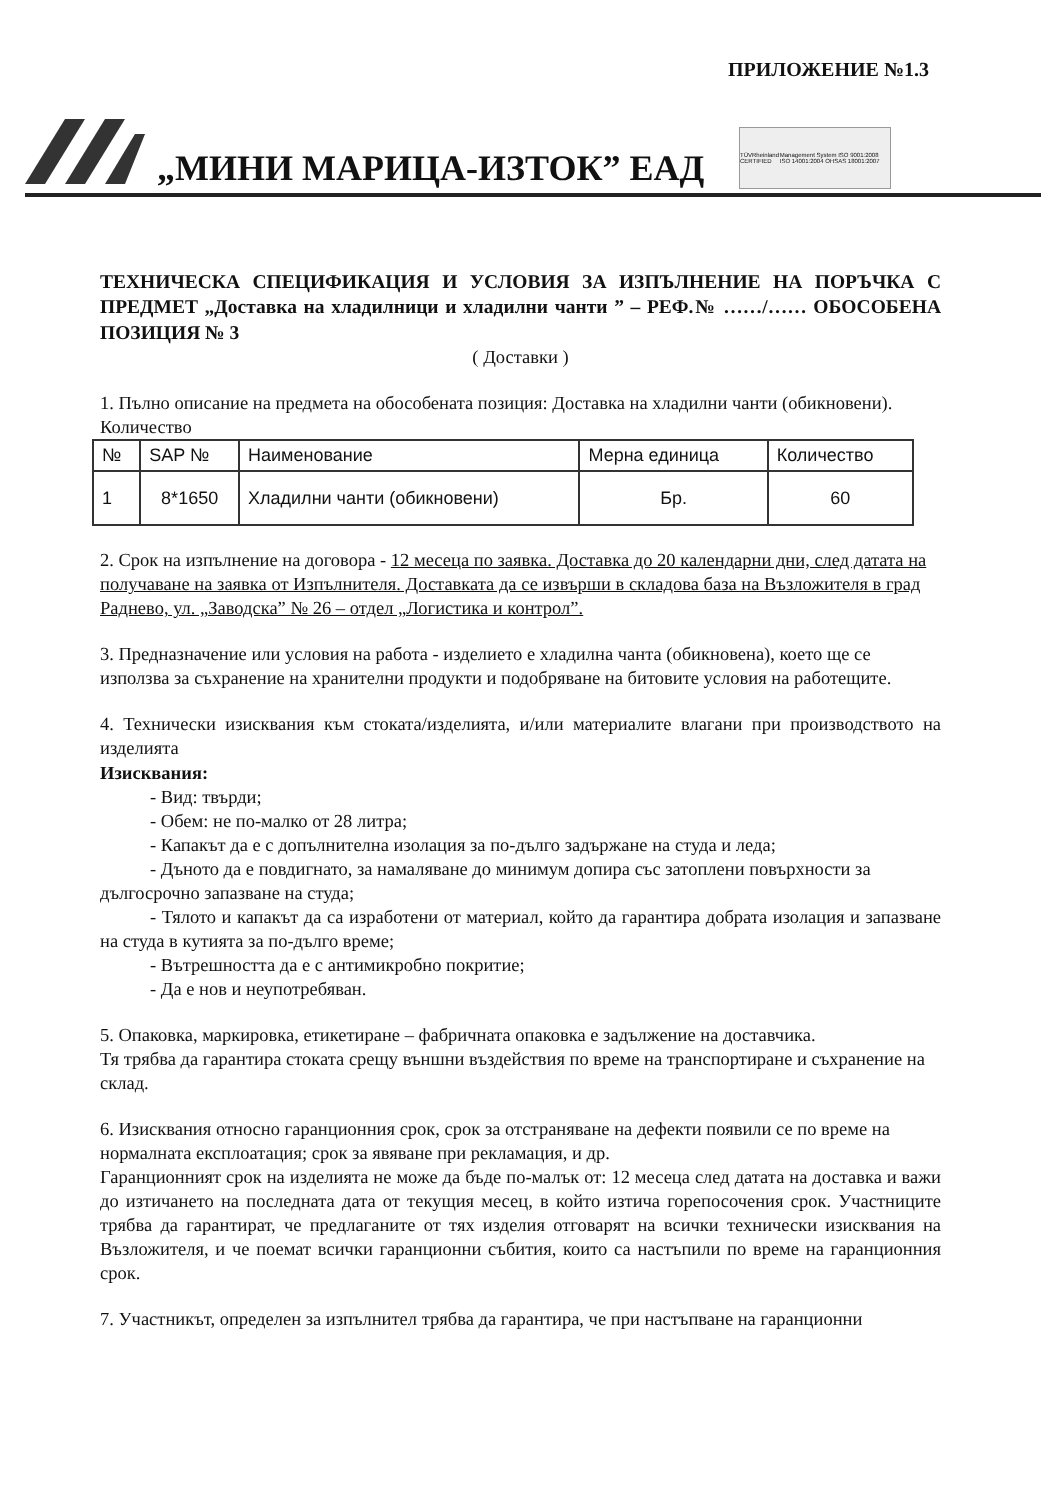ПРИЛОЖЕНИЕ №1.3
„МИНИ МАРИЦА-ИЗТОК” ЕАД
TÜVRheinland CERTIFIED Management System ISO 9001:2008 ISO 14001:2004 OHSAS 18001:2007
ТЕХНИЧЕСКА СПЕЦИФИКАЦИЯ И УСЛОВИЯ ЗА ИЗПЪЛНЕНИЕ НА ПОРЪЧКА С ПРЕДМЕТ „Доставка на хладилници и хладилни чанти ” – РЕФ.№ ……/…… ОБОСОБЕНА ПОЗИЦИЯ № 3
( Доставки )
1. Пълно описание на предмета на обособената позиция: Доставка на хладилни чанти (обикновени).
Количество
| № | SAP № | Наименование | Мерна единица | Количество |
| 1 | 8*1650 | Хладилни чанти (обикновени) | Бр. | 60 |
2. Срок на изпълнение на договора - 12 месеца по заявка. Доставка до 20 календарни дни, след датата на получаване на заявка от Изпълнителя. Доставката да се извърши в складова база на Възложителя в град Раднево, ул. „Заводска” № 26 – отдел „Логистика и контрол”.
3. Предназначение или условия на работа - изделието е хладилна чанта (обикновена), което ще се използва за съхранение на хранителни продукти и подобряване на битовите условия на работещите.
4. Технически изисквания към стоката/изделията, и/или материалите влагани при производството на изделията
Изисквания:
- Вид: твърди;
- Обем: не по-малко от 28 литра;
- Капакът да е с допълнителна изолация за по-дълго задържане на студа и леда;
- Дъното да е повдигнато, за намаляване до минимум допира със затоплени повърхности за дългосрочно запазване на студа;
- Тялото и капакът да са изработени от материал, който да гарантира добрата изолация и запазване на студа в кутията за по-дълго време;
- Вътрешността да е с антимикробно покритие;
- Да е нов и неупотребяван.
5. Опаковка, маркировка, етикетиране – фабричната опаковка е задължение на доставчика.
Тя трябва да гарантира стоката срещу външни въздействия по време на транспортиране и съхранение на склад.
6. Изисквания относно гаранционния срок, срок за отстраняване на дефекти появили се по време на нормалната експлоатация; срок за явяване при рекламация, и др.
Гаранционният срок на изделията не може да бъде по-малък от: 12 месеца след датата на доставка и важи до изтичането на последната дата от текущия месец, в който изтича горепосочения срок. Участниците трябва да гарантират, че предлаганите от тях изделия отговарят на всички технически изисквания на Възложителя, и че поемат всички гаранционни събития, които са настъпили по време на гаранционния срок.
7. Участникът, определен за изпълнител трябва да гарантира, че при настъпване на гаранционни